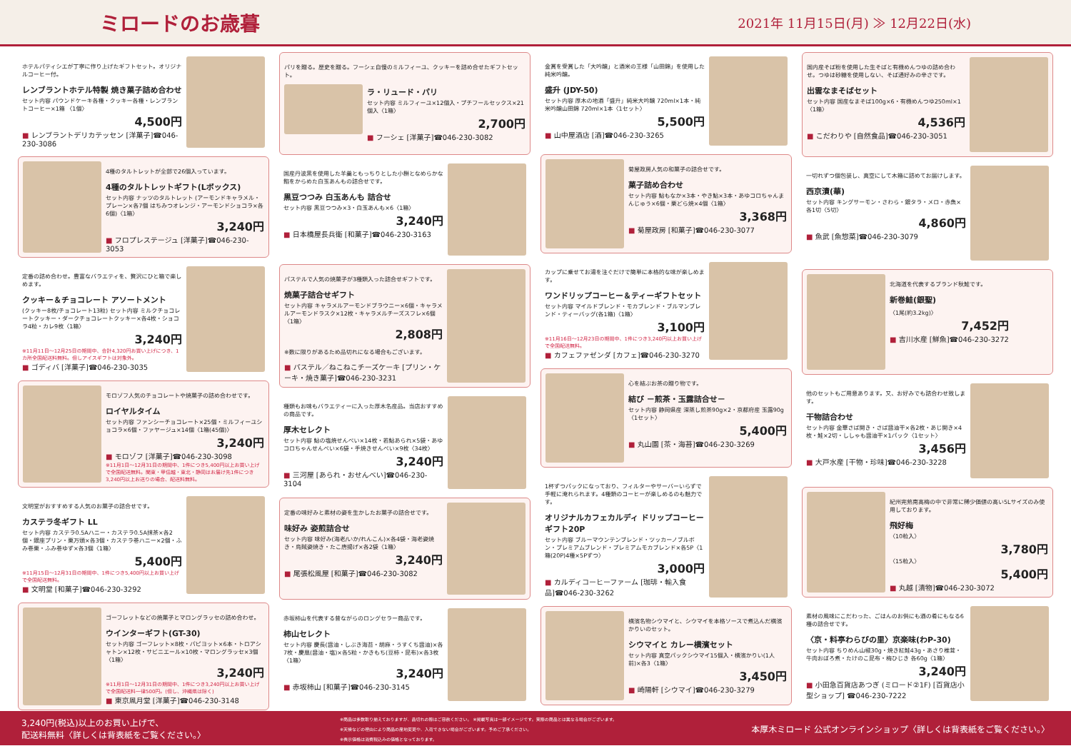ミロードのお歳暮
2021年 11月15日(月) ≫ 12月22日(水)
ホテルパティシエが丁寧に作り上げたギフトセット。オリジナルコーヒー付。
レンブラントホテル特製 焼き菓子詰め合わせ
セット内容 パウンドケーキ各種・クッキー各種・レンブラントコーヒー×1箱 〈1個〉
4,500円
■ レンブラントデリカテッセン [洋菓子]☎046-230-3086
4種のタルトレットが全部で26個入っています。
4種のタルトレットギフト(Lボックス)
セット内容 ナッツのタルトレット (アーモンドキャラメル・プレーン×各7個 はちみつオレンジ・アーモンドショコラ×各6個)〈1箱〉
3,240円
■ フロプレステージュ [洋菓子]☎046-230-3053
定番の詰め合わせ。豊富なバラエティを、贅沢にひと箱で楽しめます。
クッキー＆チョコレート アソートメント
(クッキー8枚/チョコレート13粒) セット内容 ミルクチョコレートクッキー・ダークチョコレートクッキー×各4枚・ショコラ4粒・カレ9枚〈1箱〉
3,240円
※11月11日～12月25日の期間中、合計4,320円お買い上げにつき、1カ所全国配送料無料。但しアイスギフトは対象外。
■ ゴディバ [洋菓子]☎046-230-3035
モロゾフ人気のチョコレートや焼菓子の詰め合わせです。
ロイヤルタイム
セット内容 ファンシーチョコレート×25個・ミルフィーユショコラ×6個・ファヤージュ×14個〈1箱(45個)〉
3,240円
■ モロゾフ [洋菓子]☎046-230-3098
※11月1日～12月31日の期間中、1件につき5,400円以上お買い上げで全国配送無料。関東・甲信越・東北・静岡はお届け先1件につき3,240円以上お送りの場合、配送料無料。
文明堂がおすすめする人気のお菓子の詰合せです。
カステラ冬ギフト LL
セット内容 カステラ0.5Aハニー・カステラ0.5A抹茶×各2個・銀座プリン・栗万頭×各3個・カステラ巻ハニー×2個・ふみ巻栗・ふみ巻ゆず×各3個〈1箱〉
5,400円
※11月15日～12月31日の期間中、1件につき5,400円以上お買い上げで全国配送無料。
■ 文明堂 [和菓子]☎046-230-3292
ゴーフレットなどの焼菓子とマロングラッセの詰め合わせ。
ウインターギフト(GT-30)
セット内容 ゴーフレット×8枚・パピヨット×6本・トロアシャトン×12枚・サビニエール×10枚・マロングラッセ×3個〈1箱〉
3,240円
※11月1日～12月31日の期間中、1件につき3,240円以上お買い上げで全国配送料一律500円。(但し、沖縄県は除く)
■ 東京凮月堂 [洋菓子]☎046-230-3148
パリを贈る。歴史を贈る。フーシェ自慢のミルフィーユ、クッキーを詰め合せたギフトセット。
ラ・リュード・パリ
セット内容 ミルフィーユ×12個入・プチフールセックス×21個入〈1箱〉
2,700円
■ フーシェ [洋菓子]☎046-230-3082
国産丹波黒を使用した羊羹ともっちりとした小餅となめらかな餡をからめた白玉あんもの詰合せです。
黒豆つつみ 白玉あんも 詰合せ
セット内容 黒豆つつみ×3・白玉あんも×6〈1箱〉
3,240円
■ 日本橋屋長兵衛 [和菓子]☎046-230-3163
パステルで人気の焼菓子が3種類入った詰合せギフトです。
焼菓子詰合せギフト
セット内容 キャラメルアーモンドブラウニー×6個・キャラメルアーモンドラスク×12枚・キャラメルチーズスフレ×6個〈1箱〉
2,808円
※数に限りがあるため品切れになる場合もございます。
■ パステル／ねこねこチーズケーキ [プリン・ケーキ・焼き菓子]☎046-230-3231
種類もお味もバラエティーに入った厚木名産品。当店おすすめの商品です。
厚木セレクト
セット内容 鮎の塩焼せんべい×14枚・若鮎あられ×5袋・あゆコロちゃんせんべい×6袋・手焼きせんべい×9枚〈34枚〉
3,240円
■ 三河屋 [あられ・おせんべい]☎046-230-3104
定番の味好みと素材の姿を生かしたお菓子の詰合せです。
味好み 姿煎詰合せ
セット内容 味好み(海老/いか/れんこん)×各4袋・海老姿焼き・烏賊姿焼き・たこ唐揚げ×各2袋〈1箱〉
3,240円
■ 尾張松風屋 [和菓子]☎046-230-3082
赤坂柿山を代表する昔ながらのロングセラー商品です。
柿山セレクト
セット内容 慶長(醤油・しぶき海苔・胡麻・うすくち醤油)×各7枚・慶凰(醤油・塩)×各5粒・かきもち(豆柿・昆布)×各3枚〈1箱〉
3,240円
■ 赤坂柿山 [和菓子]☎046-230-3145
金賞を受賞した「大吟醸」と酒米の王様「山田錦」を使用した純米吟醸。
盛升 (JDY-50)
セット内容 厚木の地酒「盛升」純米大吟醸 720ml×1本・純米吟醸山田錦 720ml×1本〈1セット〉
5,500円
■ 山中屋酒店 [酒]☎046-230-3265
菊屋政房人気の和菓子の詰合せです。
菓子詰め合わせ
セット内容 鮎もなか×3本・やき鮎×3本・あゆコロちゃんまんじゅう×6個・栗どら焼×4個〈1箱〉
3,368円
■ 菊屋政房 [和菓子]☎046-230-3077
カップに乗せてお湯を注ぐだけで簡単に本格的な味が楽しめます。
ワンドリップコーヒー＆ティーギフトセット
セット内容 マイルドブレンド・モカブレンド・ブルマンブレンド・ティーバッグ(各1箱)〈1箱〉
3,100円
※11月16日～12月23日の期間中、1件につき3,240円以上お買い上げで全国配送無料。
■ カフェファゼンダ [カフェ]☎046-230-3270
心を結ぶお茶の贈り物です。
結び －煎茶・玉露詰合せ－
セット内容 静岡県産 深蒸し煎茶90g×2・京都府産 玉露90g〈1セット〉
5,400円
■ 丸山園 [茶・海苔]☎046-230-3269
1杯ずつパックになっており、フィルターやサーバーいらずで手軽に淹れられます。4種類のコーヒーが楽しめるのも魅力です。
オリジナルカフェカルディ ドリップコーヒーギフト20P
セット内容 ブルーマウンテンブレンド・ツッカーノブルボン・プレミアムブレンド・プレミアムモカブレンド×各5P〈1箱(20P)4種×5Pずつ〉
3,000円
■ カルディコーヒーファーム [珈琲・輸入食品]☎046-230-3262
横濱名物シウマイと、シウマイを本格ソースで煮込んだ横濱かりいのセット。
シウマイと カレー横濱セット
セット内容 真空パックシウマイ15個入・横濱かりい(1人前)×各3〈1箱〉
3,450円
■ 崎陽軒 [シウマイ]☎046-230-3279
国内産そば粉を使用した生そばと有機めんつゆの詰め合わせ。つゆは砂糖を使用しない、そば通好みの辛さです。
出雲なまそばセット
セット内容 国産なまそば100g×6・有機めんつゆ250ml×1〈1箱〉
4,536円
■ こだわりや [自然食品]☎046-230-3051
一切れずつ個包装し、真空にして木箱に詰めてお届けします。
西京漬(華)
セット内容 キングサーモン・さわら・銀タラ・メロ・赤魚×各1切〈5切〉
4,860円
■ 魚武 [魚惣菜]☎046-230-3079
北海道を代表するブランド秋鮭です。
新巻鮭(銀聖)
〈1尾(約3.2kg)〉
7,452円
■ 吉川水産 [鮮魚]☎046-230-3272
他のセットもご用意あります。又、お好みでも詰合わせ致します。
干物詰合わせ
セット内容 金華さば開き・さば醤油干×各2枚・あじ開き×4枚・鮭×2切・ししゃも醤油干×1パック〈1セット〉
3,456円
■ 大戸水産 [干物・珍味]☎046-230-3228
紀州完熟南高梅の中で非常に稀少価値の高い5Lサイズのみ使用しております。
飛好梅
〈10粒入〉
3,780円
〈15粒入〉
5,400円
■ 丸越 [漬物]☎046-230-3072
素材の風味にこだわった、ごはんのお供にも酒の肴にもなる6種の詰合せです。
〈京・料亭わらびの里〉京楽味(わP-30)
セット内容 ちりめん山椒30g・焼き紅鮭43g・あさり椎茸・牛肉おぼろ煮・たけのこ昆布・梅ひじき 各60g〈1箱〉
3,240円
■ 小田急百貨店あつぎ (ミロード②1F) [百貨店小型ショップ] ☎046-230-7222
3,240円(税込)以上のお買い上げで、
配送料無料〈詳しくは背表紙をご覧ください。〉
※商品は多数取り揃えておりますが、品切れの際はご容赦ください。 ※掲載写真は一部イメージです。実際の商品とは異なる場合がございます。
※天候などの理由により商品の産地変更や、入荷できない場合がございます。予めご了承ください。
※表示価格は消費税込みの価格となっております。
本厚木ミロード 公式オンラインショップ〈詳しくは背表紙をご覧ください。〉